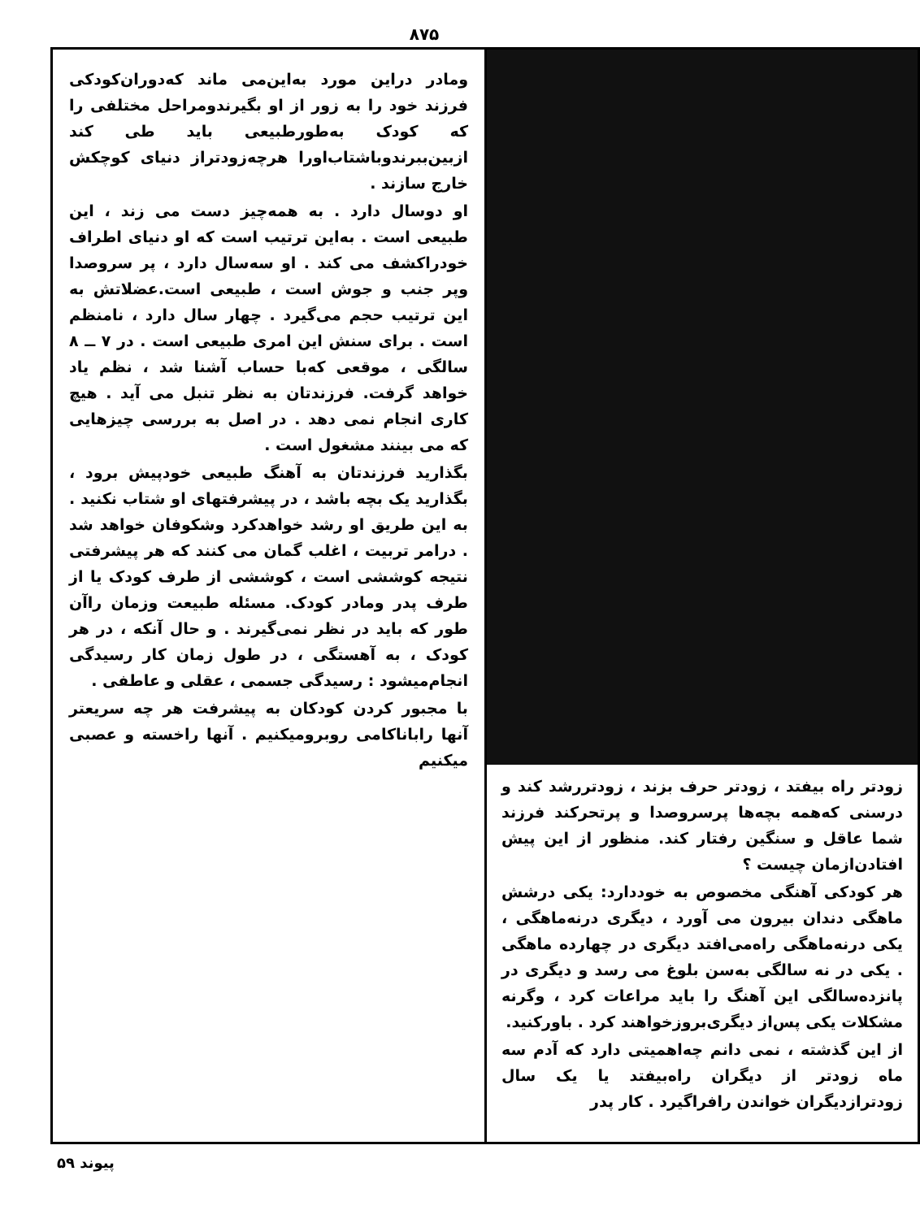۸۷۵
زودتر راه بیفتد ، زودتر حرف بزند ، زودتررشد کند و درسنی که‌همه بچه‌ها پرسروصدا و پرتحرکند فرزند شما عاقل و سنگین رفتار کند. منظور از این پیش افتادن‌ازمان چیست ؟
هر کودکی آهنگی مخصوص به خوددارد: یکی درشش ماهگی دندان بیرون می آورد ، دیگری درنه‌ماهگی ، یکی درنه‌ماهگی راه‌می‌افتد دیگری در چهارده ماهگی . یکی در نه سالگی به‌سن بلوغ می رسد و دیگری در پانزده‌سالگی این آهنگ را باید مراعات کرد ، وگرنه مشکلات یکی پس‌از دیگری‌بروزخواهند کرد . باورکنید.
از این گذشته ، نمی دانم چه‌اهمیتی دارد که آدم سه ماه زودتر از دیگران راه‌بیفتد یا یک سال زودترازدیگران خواندن رافراگیرد . کار پدر
ومادر دراین مورد به‌این‌می ماند که‌دوران‌کودکی فرزند خود را به زور از او بگیرندومراحل مختلفی را که کودک به‌طورطبیعی باید طی کند ازبین‌ببرندوباشتاب‌اورا هرچه‌زودتراز دنیای کوچکش خارج سازند .
او دوسال دارد . به همه‌چیز دست می زند ، این طبیعی است . به‌این ترتیب است که او دنیای اطراف خودراکشف می کند . او سه‌سال دارد ، پر سروصدا وپر جنب و جوش است ، طبیعی است.عضلاتش به این ترتیب حجم می‌گیرد . چهار سال دارد ، نامنظم است . برای سنش این امری طبیعی است . در ۷ ــ ۸ سالگی ، موقعی که‌با حساب آشنا شد ، نظم یاد خواهد گرفت. فرزندتان به نظر تنبل می آید . هیچ کاری انجام نمی دهد . در اصل به بررسی چیزهایی که می بینند مشغول است .
بگذارید فرزندتان به آهنگ طبیعی خودپیش برود ، بگذارید یک بچه باشد ، در پیشرفتهای او شتاب نکنید . به این طریق او رشد خواهدکرد وشکوفان خواهد شد . درامر تربیت ، اغلب گمان می کنند که هر پیشرفتی نتیجه کوششی است ، کوششی از طرف کودک یا از طرف پدر ومادر کودک. مسئله طبیعت وزمان راآن طور که باید در نظر نمی‌گیرند . و حال آنکه ، در هر کودک ، به آهستگی ، در طول زمان کار رسیدگی انجام‌میشود : رسیدگی جسمی ، عقلی و عاطفی .
با مجبور کردن کودکان به پیشرفت هر چه سریعتر آنها راباناکامی روبرومیکنیم . آنها راخسته و عصبی میکنیم
پیوند ۵۹